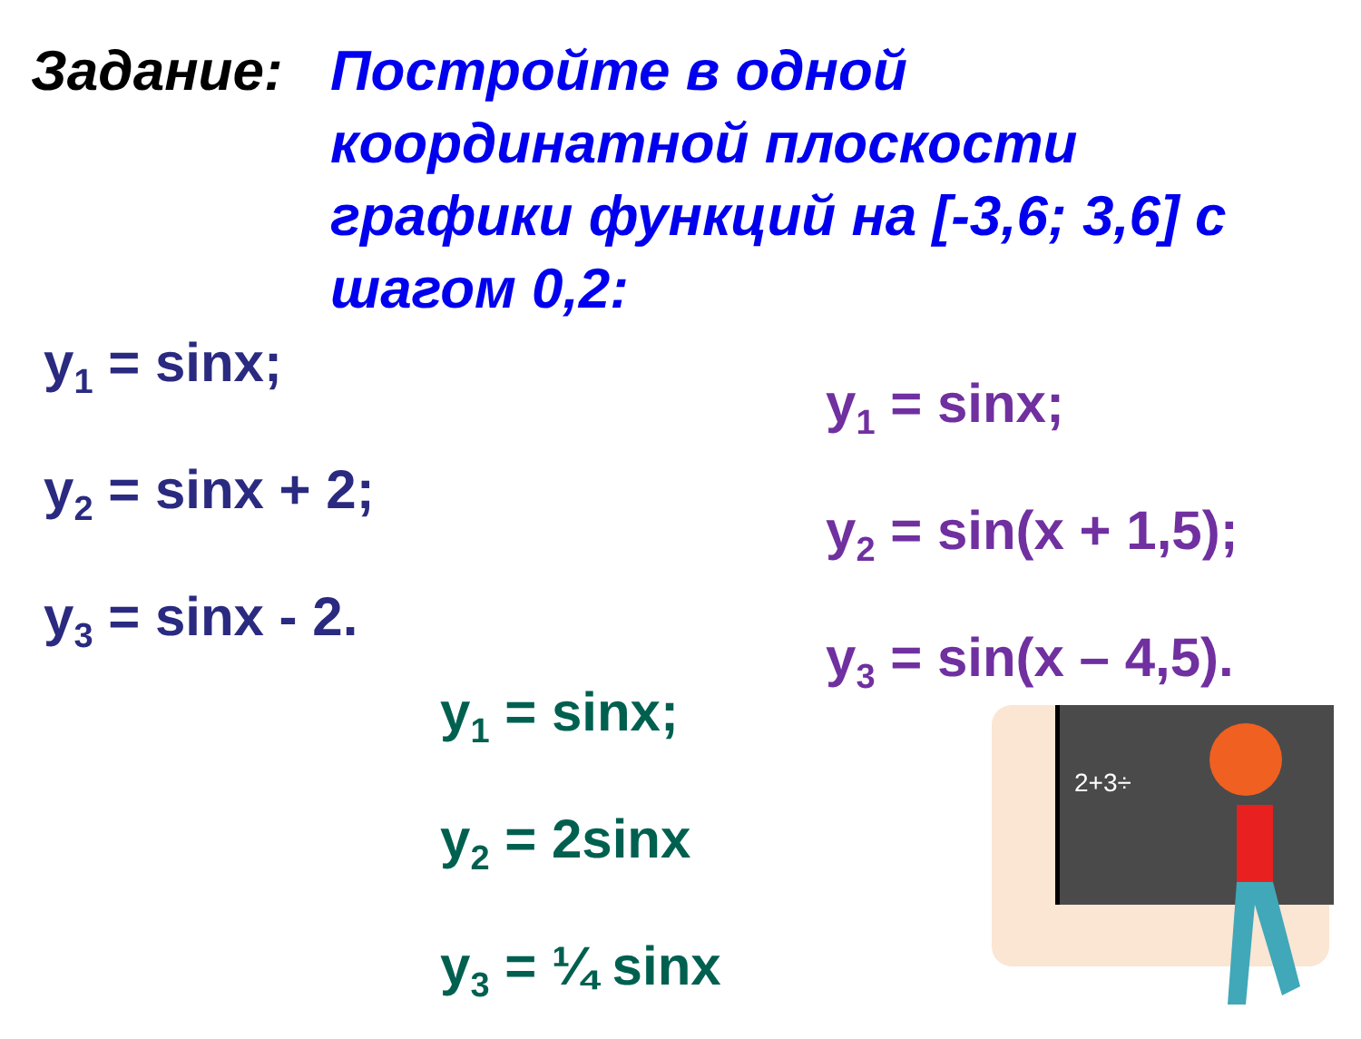Задание: Постройте в одной координатной плоскости графики функций на [-3,6; 3,6] с шагом 0,2:
y<sub>1</sub> = sinx;
y<sub>2</sub> = sinx + 2;
y<sub>3</sub> = sinx - 2.
y<sub>1</sub> = sinx;
y<sub>2</sub> = sin(x + 1,5);
y<sub>3</sub> = sin(x – 4,5).
y<sub>1</sub> = sinx;
y<sub>2</sub> = 2sinx
y<sub>3</sub> = ¼ sinx
2+3÷